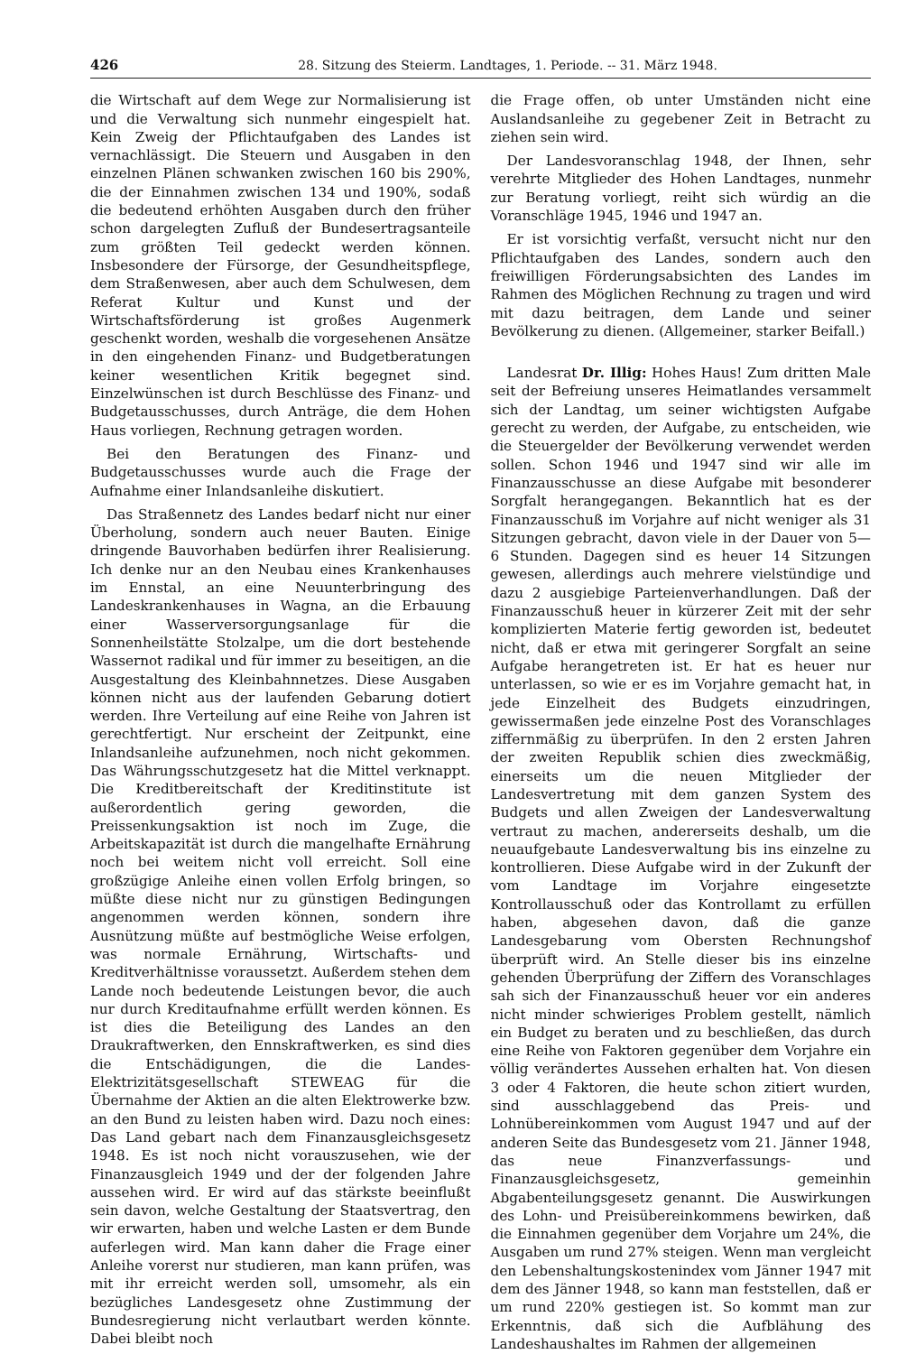426 28. Sitzung des Steierm. Landtages, 1. Periode. -- 31. März 1948.
die Wirtschaft auf dem Wege zur Normalisierung ist und die Verwaltung sich nunmehr eingespielt hat. Kein Zweig der Pflichtaufgaben des Landes ist vernachlässigt. Die Steuern und Ausgaben in den einzelnen Plänen schwanken zwischen 160 bis 290%, die der Einnahmen zwischen 134 und 190%, sodaß die bedeutend erhöhten Ausgaben durch den früher schon dargelegten Zufluß der Bundesertragsanteile zum größten Teil gedeckt werden können. Insbesondere der Fürsorge, der Gesundheitspflege, dem Straßenwesen, aber auch dem Schulwesen, dem Referat Kultur und Kunst und der Wirtschaftsförderung ist großes Augenmerk geschenkt worden, weshalb die vorgesehenen Ansätze in den eingehenden Finanz- und Budgetberatungen keiner wesentlichen Kritik begegnet sind. Einzelwünschen ist durch Beschlüsse des Finanz- und Budgetausschusses, durch Anträge, die dem Hohen Haus vorliegen, Rechnung getragen worden.
Bei den Beratungen des Finanz- und Budgetausschusses wurde auch die Frage der Aufnahme einer Inlandsanleihe diskutiert.
Das Straßennetz des Landes bedarf nicht nur einer Überholung, sondern auch neuer Bauten. Einige dringende Bauvorhaben bedürfen ihrer Realisierung. Ich denke nur an den Neubau eines Krankenhauses im Ennstal, an eine Neuunterbringung des Landeskrankenhauses in Wagna, an die Erbauung einer Wasserversorgungsanlage für die Sonnenheilstätte Stolzalpe, um die dort bestehende Wassernot radikal und für immer zu beseitigen, an die Ausgestaltung des Kleinbahnnetzes. Diese Ausgaben können nicht aus der laufenden Gebarung dotiert werden. Ihre Verteilung auf eine Reihe von Jahren ist gerechtfertigt. Nur erscheint der Zeitpunkt, eine Inlandsanleihe aufzunehmen, noch nicht gekommen. Das Währungsschutzgesetz hat die Mittel verknappt. Die Kreditbereitschaft der Kreditinstitute ist außerordentlich gering geworden, die Preissenkungsaktion ist noch im Zuge, die Arbeitskapazität ist durch die mangelhafte Ernährung noch bei weitem nicht voll erreicht. Soll eine großzügige Anleihe einen vollen Erfolg bringen, so müßte diese nicht nur zu günstigen Bedingungen angenommen werden können, sondern ihre Ausnützung müßte auf bestmögliche Weise erfolgen, was normale Ernährung, Wirtschafts- und Kreditverhältnisse voraussetzt. Außerdem stehen dem Lande noch bedeutende Leistungen bevor, die auch nur durch Kreditaufnahme erfüllt werden können. Es ist dies die Beteiligung des Landes an den Draukraftwerken, den Ennskraftwerken, es sind dies die Entschädigungen, die die Landes-Elektrizitätsgesellschaft STEWEAG für die Übernahme der Aktien an die alten Elektrowerke bzw. an den Bund zu leisten haben wird. Dazu noch eines: Das Land gebart nach dem Finanzausgleichsgesetz 1948. Es ist noch nicht vorauszusehen, wie der Finanzausgleich 1949 und der der folgenden Jahre aussehen wird. Er wird auf das stärkste beeinflußt sein davon, welche Gestaltung der Staatsvertrag, den wir erwarten, haben und welche Lasten er dem Bunde auferlegen wird. Man kann daher die Frage einer Anleihe vorerst nur studieren, man kann prüfen, was mit ihr erreicht werden soll, umsomehr, als ein bezügliches Landesgesetz ohne Zustimmung der Bundesregierung nicht verlautbart werden könnte. Dabei bleibt noch
die Frage offen, ob unter Umständen nicht eine Auslandsanleihe zu gegebener Zeit in Betracht zu ziehen sein wird.
Der Landesvoranschlag 1948, der Ihnen, sehr verehrte Mitglieder des Hohen Landtages, nunmehr zur Beratung vorliegt, reiht sich würdig an die Voranschläge 1945, 1946 und 1947 an.
Er ist vorsichtig verfaßt, versucht nicht nur den Pflichtaufgaben des Landes, sondern auch den freiwilligen Förderungsabsichten des Landes im Rahmen des Möglichen Rechnung zu tragen und wird mit dazu beitragen, dem Lande und seiner Bevölkerung zu dienen. (Allgemeiner, starker Beifall.)
Landesrat Dr. Illig: Hohes Haus! Zum dritten Male seit der Befreiung unseres Heimatlandes versammelt sich der Landtag, um seiner wichtigsten Aufgabe gerecht zu werden, der Aufgabe, zu entscheiden, wie die Steuergelder der Bevölkerung verwendet werden sollen. Schon 1946 und 1947 sind wir alle im Finanzausschusse an diese Aufgabe mit besonderer Sorgfalt herangegangen. Bekanntlich hat es der Finanzausschuß im Vorjahre auf nicht weniger als 31 Sitzungen gebracht, davon viele in der Dauer von 5—6 Stunden. Dagegen sind es heuer 14 Sitzungen gewesen, allerdings auch mehrere vielstündige und dazu 2 ausgiebige Parteienverhandlungen. Daß der Finanzausschuß heuer in kürzerer Zeit mit der sehr komplizierten Materie fertig geworden ist, bedeutet nicht, daß er etwa mit geringerer Sorgfalt an seine Aufgabe herangetreten ist. Er hat es heuer nur unterlassen, so wie er es im Vorjahre gemacht hat, in jede Einzelheit des Budgets einzudringen, gewissermaßen jede einzelne Post des Voranschlages ziffernmäßig zu überprüfen. In den 2 ersten Jahren der zweiten Republik schien dies zweckmäßig, einerseits um die neuen Mitglieder der Landesvertretung mit dem ganzen System des Budgets und allen Zweigen der Landesverwaltung vertraut zu machen, andererseits deshalb, um die neuaufgebaute Landesverwaltung bis ins einzelne zu kontrollieren. Diese Aufgabe wird in der Zukunft der vom Landtage im Vorjahre eingesetzte Kontrollausschuß oder das Kontrollamt zu erfüllen haben, abgesehen davon, daß die ganze Landesgebarung vom Obersten Rechnungshof überprüft wird. An Stelle dieser bis ins einzelne gehenden Überprüfung der Ziffern des Voranschlages sah sich der Finanzausschuß heuer vor ein anderes nicht minder schwieriges Problem gestellt, nämlich ein Budget zu beraten und zu beschließen, das durch eine Reihe von Faktoren gegenüber dem Vorjahre ein völlig verändertes Aussehen erhalten hat. Von diesen 3 oder 4 Faktoren, die heute schon zitiert wurden, sind ausschlaggebend das Preis- und Lohnübereinkommen vom August 1947 und auf der anderen Seite das Bundesgesetz vom 21. Jänner 1948, das neue Finanzverfassungs- und Finanzausgleichsgesetz, gemeinhin Abgabenteilungsgesetz genannt. Die Auswirkungen des Lohn- und Preisübereinkommens bewirken, daß die Einnahmen gegenüber dem Vorjahre um 24%, die Ausgaben um rund 27% steigen. Wenn man vergleicht den Lebenshaltungskostenindex vom Jänner 1947 mit dem des Jänner 1948, so kann man feststellen, daß er um rund 220% gestiegen ist. So kommt man zur Erkenntnis, daß sich die Aufblähung des Landeshaushaltes im Rahmen der allgemeinen